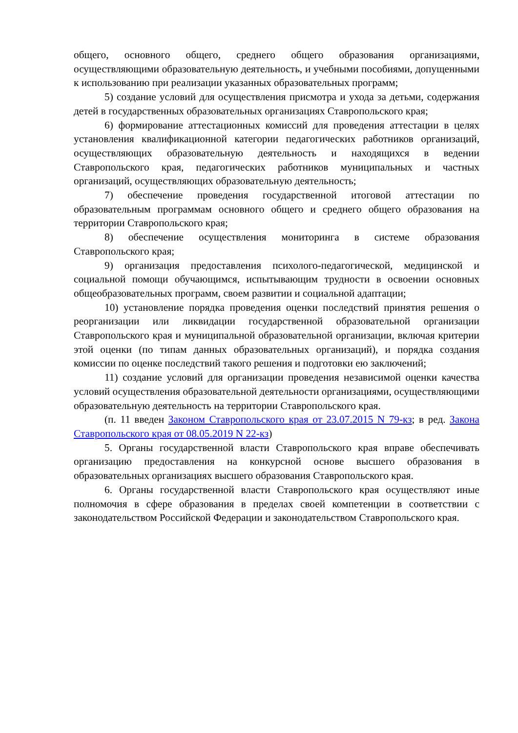общего, основного общего, среднего общего образования организациями, осуществляющими образовательную деятельность, и учебными пособиями, допущенными к использованию при реализации указанных образовательных программ;
5) создание условий для осуществления присмотра и ухода за детьми, содержания детей в государственных образовательных организациях Ставропольского края;
6) формирование аттестационных комиссий для проведения аттестации в целях установления квалификационной категории педагогических работников организаций, осуществляющих образовательную деятельность и находящихся в ведении Ставропольского края, педагогических работников муниципальных и частных организаций, осуществляющих образовательную деятельность;
7) обеспечение проведения государственной итоговой аттестации по образовательным программам основного общего и среднего общего образования на территории Ставропольского края;
8) обеспечение осуществления мониторинга в системе образования Ставропольского края;
9) организация предоставления психолого-педагогической, медицинской и социальной помощи обучающимся, испытывающим трудности в освоении основных общеобразовательных программ, своем развитии и социальной адаптации;
10) установление порядка проведения оценки последствий принятия решения о реорганизации или ликвидации государственной образовательной организации Ставропольского края и муниципальной образовательной организации, включая критерии этой оценки (по типам данных образовательных организаций), и порядка создания комиссии по оценке последствий такого решения и подготовки ею заключений;
11) создание условий для организации проведения независимой оценки качества условий осуществления образовательной деятельности организациями, осуществляющими образовательную деятельность на территории Ставропольского края.
(п. 11 введен Законом Ставропольского края от 23.07.2015 N 79-кз; в ред. Закона Ставропольского края от 08.05.2019 N 22-кз)
5. Органы государственной власти Ставропольского края вправе обеспечивать организацию предоставления на конкурсной основе высшего образования в образовательных организациях высшего образования Ставропольского края.
6. Органы государственной власти Ставропольского края осуществляют иные полномочия в сфере образования в пределах своей компетенции в соответствии с законодательством Российской Федерации и законодательством Ставропольского края.